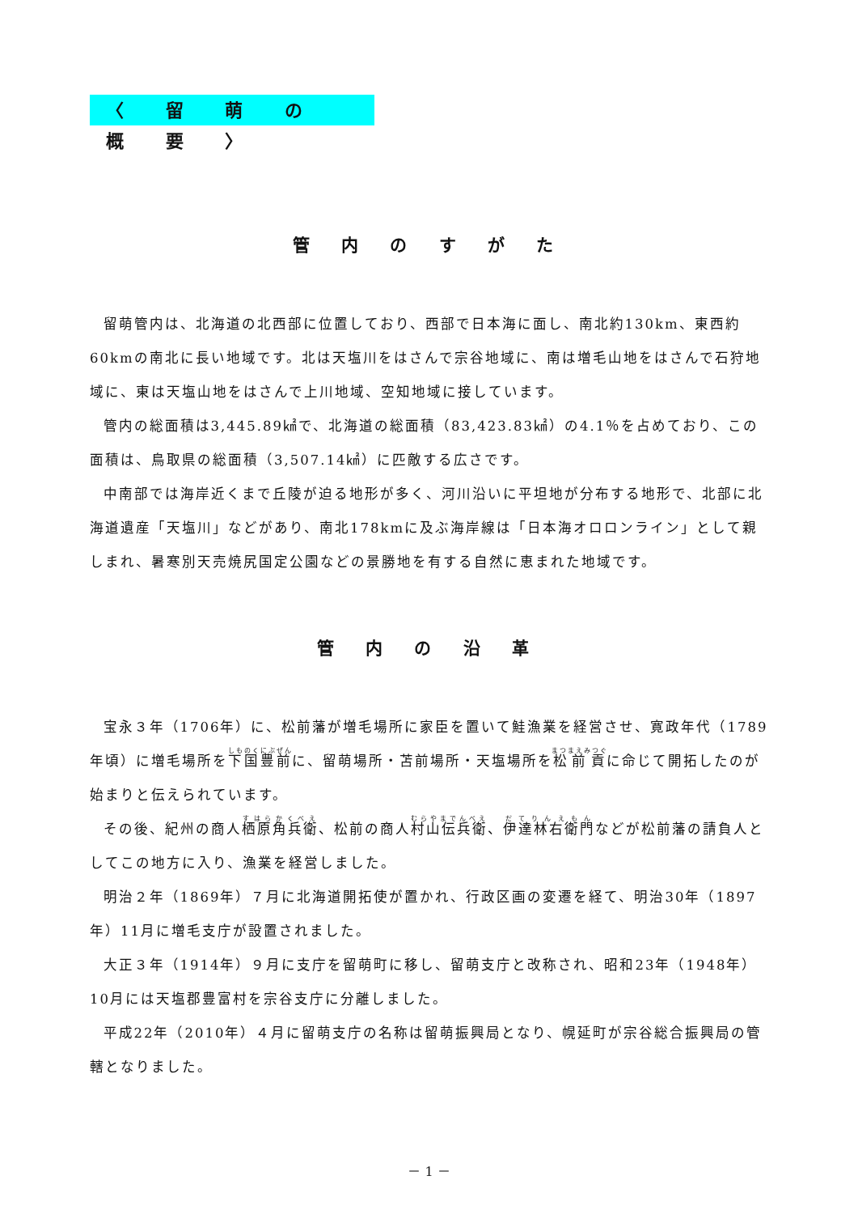〈 留 萌 の 概 要 〉
管 内 の す が た
留萌管内は、北海道の北西部に位置しており、西部で日本海に面し、南北約130km、東西約60kmの南北に長い地域です。北は天塩川をはさんで宗谷地域に、南は増毛山地をはさんで石狩地域に、東は天塩山地をはさんで上川地域、空知地域に接しています。
管内の総面積は3,445.89㎢で、北海道の総面積（83,423.83㎢）の4.1％を占めており、この面積は、鳥取県の総面積（3,507.14㎢）に匹敵する広さです。
中南部では海岸近くまで丘陵が迫る地形が多く、河川沿いに平坦地が分布する地形で、北部に北海道遺産「天塩川」などがあり、南北178kmに及ぶ海岸線は「日本海オロロンライン」として親しまれ、暑寒別天売焼尻国定公園などの景勝地を有する自然に恵まれた地域です。
管 内 の 沿 革
宝永３年（1706年）に、松前藩が増毛場所に家臣を置いて鮭漁業を経営させ、寛政年代（1789年頃）に増毛場所を下国豊前に、留萌場所・苫前場所・天塩場所を松前貢に命じて開拓したのが始まりと伝えられています。
その後、紀州の商人栖原角兵衛、松前の商人村山伝兵衛、伊達林右衛門などが松前藩の請負人としてこの地方に入り、漁業を経営しました。
明治２年（1869年）７月に北海道開拓使が置かれ、行政区画の変遷を経て、明治30年（1897年）11月に増毛支庁が設置されました。
大正３年（1914年）９月に支庁を留萌町に移し、留萌支庁と改称され、昭和23年（1948年）10月には天塩郡豊富村を宗谷支庁に分離しました。
平成22年（2010年）４月に留萌支庁の名称は留萌振興局となり、幌延町が宗谷総合振興局の管轄となりました。
－ 1 －